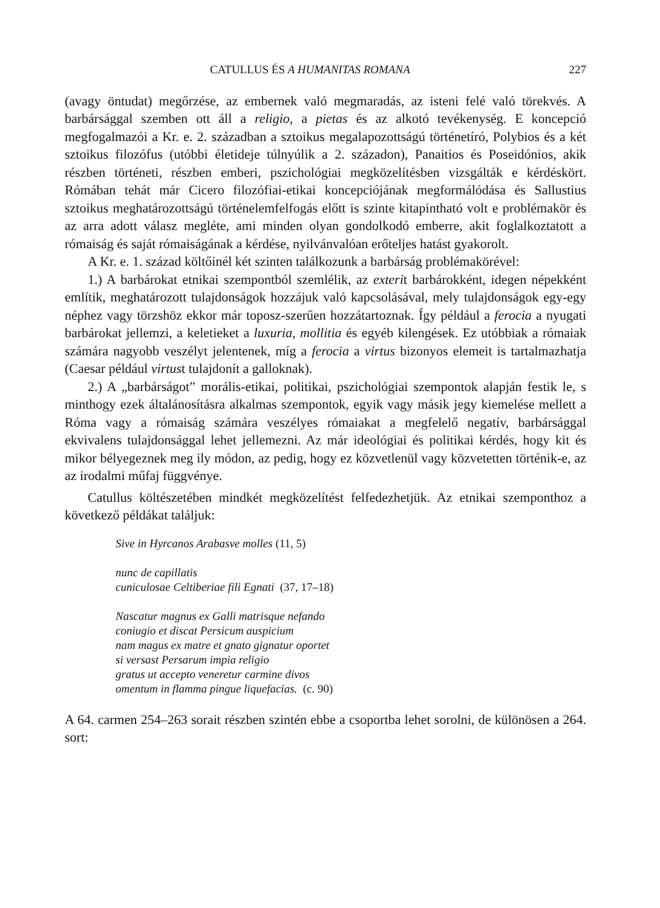CATULLUS ÉS A HUMANITAS ROMANA 227
(avagy öntudat) megőrzése, az embernek való megmaradás, az isteni felé való törekvés. A barbársággal szemben ott áll a religio, a pietas és az alkotó tevékenység. E koncepció megfogalmazói a Kr. e. 2. században a sztoikus megalapozottságú történetíró, Polybios és a két sztoikus filozófus (utóbbi életideje túlnyúlik a 2. századon), Panaitios és Poseidónios, akik részben történeti, részben emberi, pszichológiai megközelítésben vizsgálták e kérdéskört. Rómában tehát már Cicero filozófiai-etikai koncepciójának megformálódása és Sallustius sztoikus meghatározottságú történelemfelfogás előtt is szinte kitapintható volt e problémakör és az arra adott válasz megléte, ami minden olyan gondolkodó emberre, akit foglalkoztatott a rómaiság és saját rómaiságának a kérdése, nyilvánvalóan erőteljes hatást gyakorolt.
A Kr. e. 1. század költőinél két szinten találkozunk a barbárság problémakörével:
1.) A barbárokat etnikai szempontból szemlélik, az exterit barbárokként, idegen népekként említik, meghatározott tulajdonságok hozzájuk való kapcsolásával, mely tulajdonságok egy-egy néphez vagy törzshöz ekkor már toposz-szerűen hozzátartoznak. Így például a ferocia a nyugati barbárokat jellemzi, a keletieket a luxuria, mollitia és egyéb kilengések. Ez utóbbiak a rómaiak számára nagyobb veszélyt jelentenek, míg a ferocia a virtus bizonyos elemeit is tartalmazhatja (Caesar például virtust tulajdonít a galloknak).
2.) A „barbárságot” morális-etikai, politikai, pszichológiai szempontok alapján festik le, s minthogy ezek általánosításra alkalmas szempontok, egyik vagy másik jegy kiemelése mellett a Róma vagy a rómaiság számára veszélyes rómaiakat a megfelelő negatív, barbársággal ekvivalens tulajdonsággal lehet jellemezni. Az már ideológiai és politikai kérdés, hogy kit és mikor bélyegeznek meg ily módon, az pedig, hogy ez közvetlenül vagy közvetetten történik-e, az az irodalmi műfaj függvénye.
Catullus költészetében mindkét megközelítést felfedezhetjük. Az etnikai szemponthoz a következő példákat találjuk:
Sive in Hyrcanos Arabasve molles (11, 5)
nunc de capillatis
cuniculosae Celtiberiae fili Egnati (37, 17–18)
Nascatur magnus ex Galli matrisque nefando
coniugio et discat Persicum auspicium
nam magus ex matre et gnato gignatur oportet
si versast Persarum impia religio
gratus ut accepto veneretur carmine divos
omentum in flamma pingue liquefacias. (c. 90)
A 64. carmen 254–263 sorait részben szintén ebbe a csoportba lehet sorolni, de különösen a 264. sort: